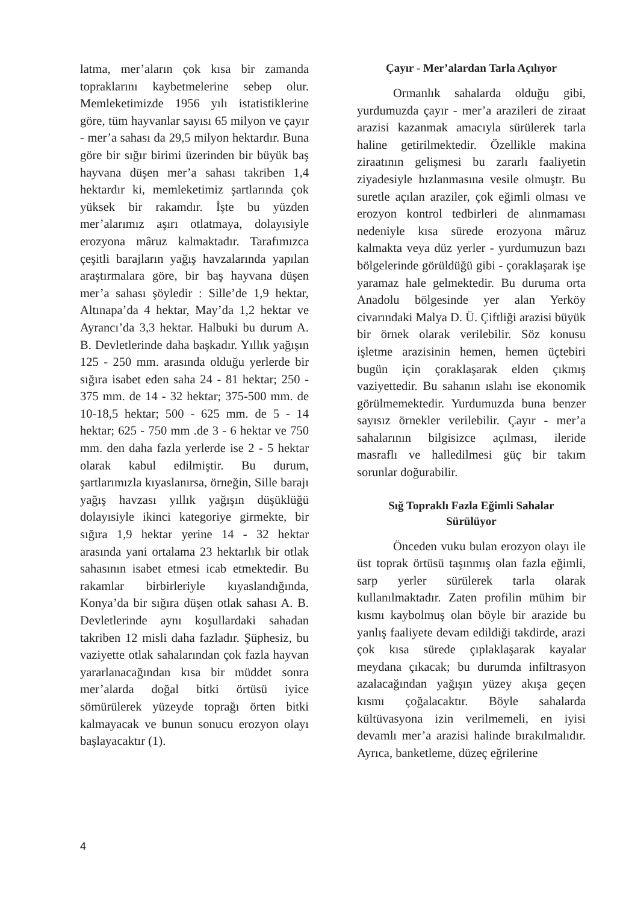latma, mer’aların çok kısa bir zamanda topraklarını kaybetmelerine sebep olur. Memleketimizde 1956 yılı istatistiklerine göre, tüm hayvanlar sayısı 65 milyon ve çayır - mer’a sahası da 29,5 milyon hektardır. Buna göre bir sığır birimi üzerinden bir büyük baş hayvana düşen mer’a sahası takriben 1,4 hektardır ki, memleketimiz şartlarında çok yüksek bir rakamdır. İşte bu yüzden mer’alarımız aşırı otlatmaya, dolayısiyle erozyona mâruz kalmaktadır. Tarafımızca çeşitli barajların yağış havzalarında yapılan araştırmalara göre, bir baş hayvana düşen mer’a sahası şöyledir : Sille’de 1,9 hektar, Altınapa’da 4 hektar, May’da 1,2 hektar ve Ayrancı’da 3,3 hektar. Halbuki bu durum A. B. Devletlerinde daha başkadır. Yıllık yağışın 125 - 250 mm. arasında olduğu yerlerde bir sığıra isabet eden saha 24 - 81 hektar; 250 - 375 mm. de 14 - 32 hektar; 375-500 mm. de 10-18,5 hektar; 500 - 625 mm. de 5 - 14 hektar; 625 - 750 mm .de 3 - 6 hektar ve 750 mm. den daha fazla yerlerde ise 2 - 5 hektar olarak kabul edilmiştir. Bu durum, şartlarımızla kıyaslanırsa, örneğin, Sille barajı yağış havzası yıllık yağışın düşüklüğü dolayısiyle ikinci kategoriye girmekte, bir sığıra 1,9 hektar yerine 14 - 32 hektar arasında yani ortalama 23 hektarlık bir otlak sahasının isabet etmesi icab etmektedir. Bu rakamlar birbirleriyle kıyaslandığında, Konya’da bir sığıra düşen otlak sahası A. B. Devletlerinde aynı koşullardaki sahadan takriben 12 misli daha fazladır. Şüphesiz, bu vaziyette otlak sahalarından çok fazla hayvan yararlanacağından kısa bir müddet sonra mer’alarda doğal bitki örtüsü iyice sömürülerek yüzeyde toprağı örten bitki kalmayacak ve bunun sonucu erozyon olayı başlayacaktır (1).
Çayır - Mer’alardan Tarla Açılıyor
Ormanlık sahalarda olduğu gibi, yurdumuzda çayır - mer’a arazileri de ziraat arazisi kazanmak amacıyla sürülerek tarla haline getirilmektedir. Özellikle makina ziraatının gelişmesi bu zararlı faaliyetin ziyadesiyle hızlanmasına vesile olmuştr. Bu suretle açılan araziler, çok eğimli olması ve erozyon kontrol tedbirleri de alınmaması nedeniyle kısa sürede erozyona mâruz kalmakta veya düz yerler - yurdumuzun bazı bölgelerinde görüldüğü gibi - çoraklaşarak işe yaramaz hale gelmektedir. Bu duruma orta Anadolu bölgesinde yer alan Yerköy civarındaki Malya D. Ü. Çiftliği arazisi büyük bir örnek olarak verilebilir. Söz konusu işletme arazisinin hemen, hemen üçtebiri bugün için çoraklaşarak elden çıkmış vaziyettedir. Bu sahanın ıslahı ise ekonomik görülmemektedir. Yurdumuzda buna benzer sayısız örnekler verilebilir. Çayır - mer’a sahalarının bilgisizce açılması, ileride masraflı ve halledilmesi güç bir takım sorunlar doğurabilir.
Sığ Topraklı Fazla Eğimli Sahalar
Sürülüyor
Önceden vuku bulan erozyon olayı ile üst toprak örtüsü taşınmış olan fazla eğimli, sarp yerler sürülerek tarla olarak kullanılmaktadır. Zaten profilin mühim bir kısmı kaybolmuş olan böyle bir arazide bu yanlış faaliyete devam edildiği takdirde, arazi çok kısa sürede çıplaklaşarak kayalar meydana çıkacak; bu durumda infiltrasyon azalacağından yağışın yüzey akışa geçen kısmı çoğalacaktır. Böyle sahalarda kültüvasyona izin verilmemeli, en iyisi devamlı mer’a arazisi halinde bırakılmalıdır. Ayrıca, banketleme, düzeç eğrilerine
4